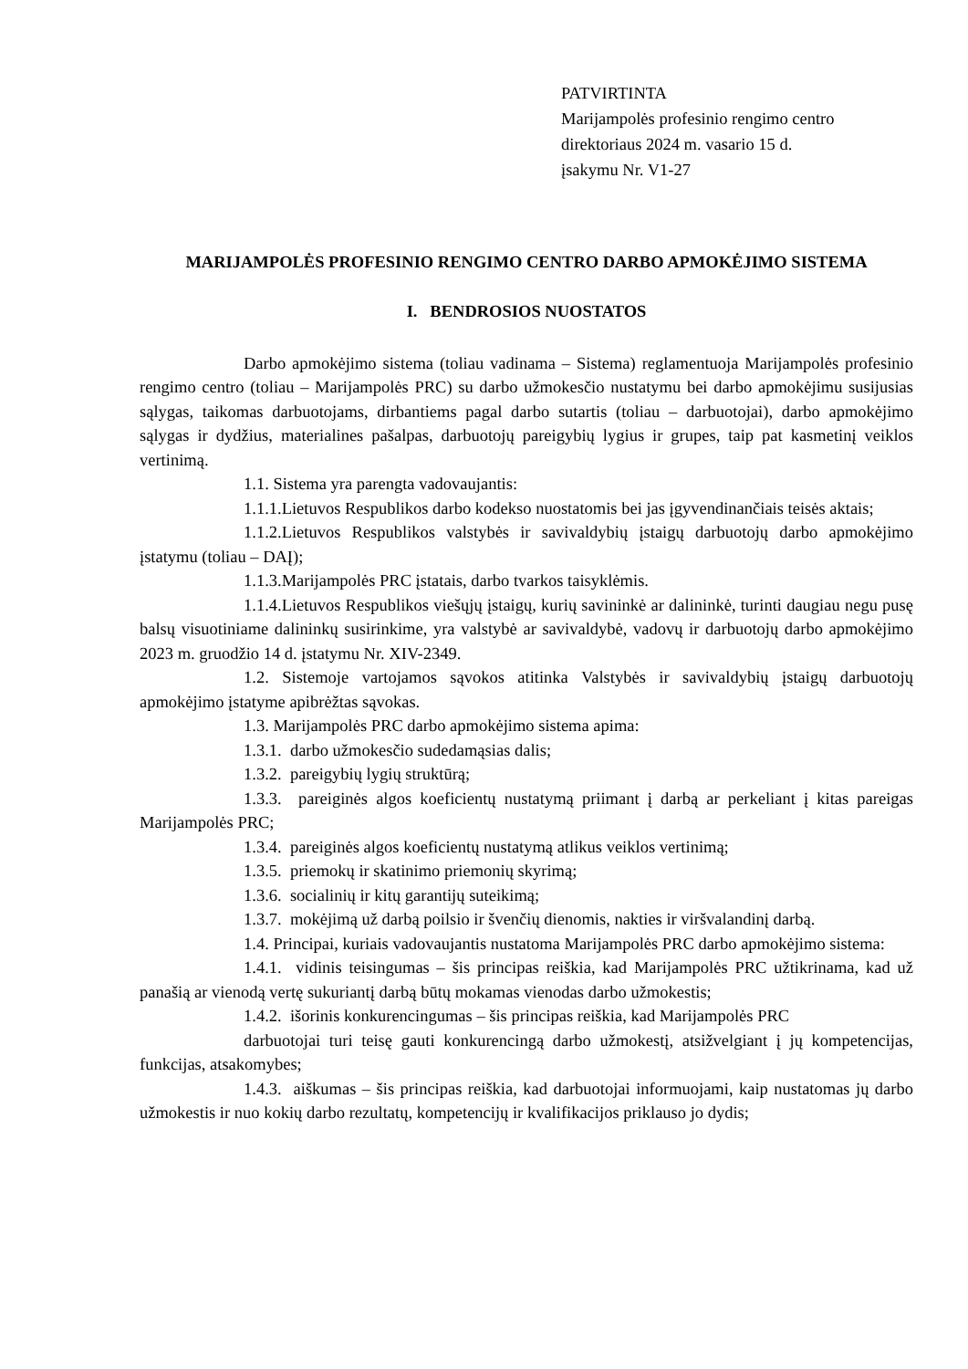PATVIRTINTA
Marijampolės profesinio rengimo centro
direktoriaus 2024 m. vasario 15 d.
įsakymu Nr. V1-27
MARIJAMPOLĖS PROFESINIO RENGIMO CENTRO DARBO APMOKĖJIMO SISTEMA
I. BENDROSIOS NUOSTATOS
Darbo apmokėjimo sistema (toliau vadinama – Sistema) reglamentuoja Marijampolės profesinio rengimo centro (toliau – Marijampolės PRC) su darbo užmokesčio nustatymu bei darbo apmokėjimu susijusias sąlygas, taikomas darbuotojams, dirbantiems pagal darbo sutartis (toliau – darbuotojai), darbo apmokėjimo sąlygas ir dydžius, materialines pašalpas, darbuotojų pareigybių lygius ir grupes, taip pat kasmetinį veiklos vertinimą.
1.1. Sistema yra parengta vadovaujantis:
1.1.1.Lietuvos Respublikos darbo kodekso nuostatomis bei jas įgyvendinančiais teisės aktais;
1.1.2.Lietuvos Respublikos valstybės ir savivaldybių įstaigų darbuotojų darbo apmokėjimo įstatymu (toliau – DAĮ);
1.1.3.Marijampolės PRC įstatais, darbo tvarkos taisyklėmis.
1.1.4.Lietuvos Respublikos viešųjų įstaigų, kurių savininkė ar dalininkė, turinti daugiau negu pusę balsų visuotiniame dalininkų susirinkime, yra valstybė ar savivaldybė, vadovų ir darbuotojų darbo apmokėjimo 2023 m. gruodžio 14 d. įstatymu Nr. XIV-2349.
1.2. Sistemoje vartojamos sąvokos atitinka Valstybės ir savivaldybių įstaigų darbuotojų apmokėjimo įstatyme apibrėžtas sąvokas.
1.3. Marijampolės PRC darbo apmokėjimo sistema apima:
1.3.1. darbo užmokesčio sudedamąsias dalis;
1.3.2. pareigybių lygių struktūrą;
1.3.3. pareiginės algos koeficientų nustatymą priimant į darbą ar perkeliant į kitas pareigas Marijampolės PRC;
1.3.4. pareiginės algos koeficientų nustatymą atlikus veiklos vertinimą;
1.3.5. priemokų ir skatinimo priemonių skyrimą;
1.3.6. socialinių ir kitų garantijų suteikimą;
1.3.7. mokėjimą už darbą poilsio ir švenčių dienomis, nakties ir viršvalandinį darbą.
1.4. Principai, kuriais vadovaujantis nustatoma Marijampolės PRC darbo apmokėjimo sistema:
1.4.1. vidinis teisingumas – šis principas reiškia, kad Marijampolės PRC užtikrinama, kad už panašią ar vienodą vertę sukuriantį darbą būtų mokamas vienodas darbo užmokestis;
1.4.2. išorinis konkurencingumas – šis principas reiškia, kad Marijampolės PRC
darbuotojai turi teisę gauti konkurencingą darbo užmokestį, atsižvelgiant į jų kompetencijas, funkcijas, atsakomybes;
1.4.3. aiškumas – šis principas reiškia, kad darbuotojai informuojami, kaip nustatomas jų darbo užmokestis ir nuo kokių darbo rezultatų, kompetencijų ir kvalifikacijos priklauso jo dydis;